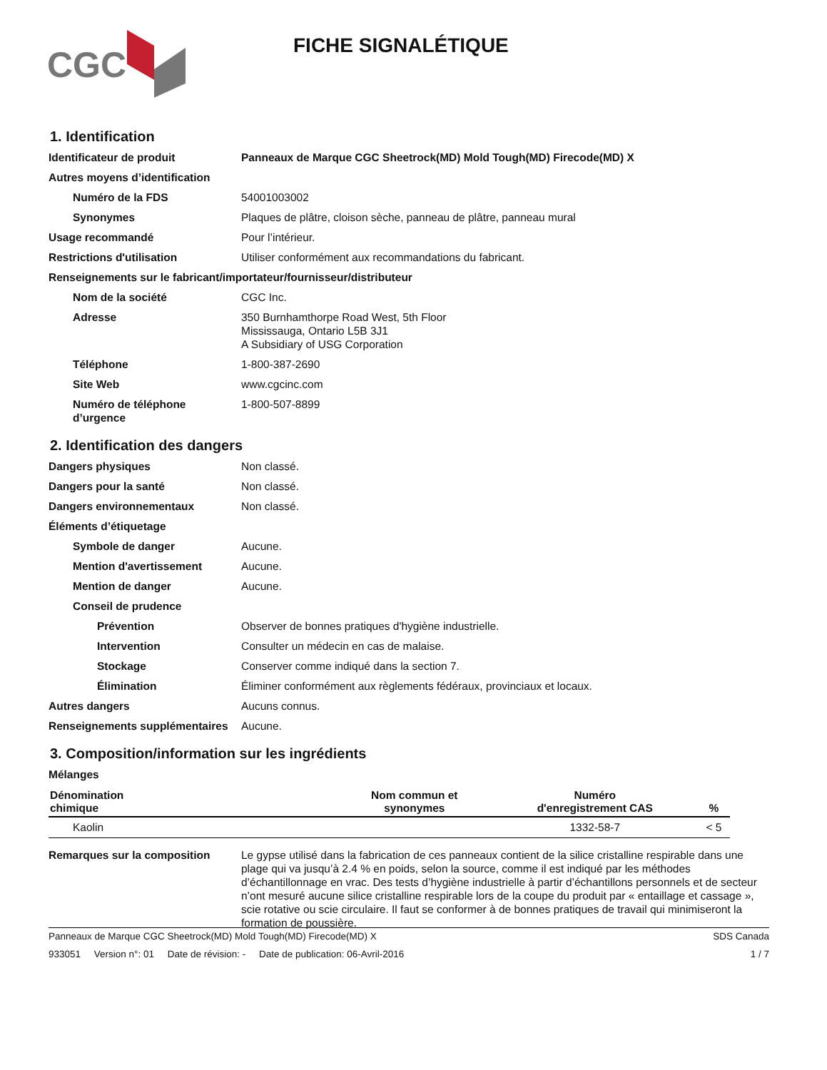CGC
FICHE SIGNALÉTIQUE
1. Identification
Identificateur de produit Panneaux de Marque CGC Sheetrock(MD) Mold Tough(MD) Firecode(MD) X
Autres moyens d’identification
Numéro de la FDS 54001003002
Synonymes Plaques de plâtre, cloison sèche, panneau de plâtre, panneau mural
Usage recommandé Pour l’intérieur.
Restrictions d'utilisation Utiliser conformément aux recommandations du fabricant.
Renseignements sur le fabricant/importateur/fournisseur/distributeur
Nom de la société CGC Inc.
Adresse 350 Burnhamthorpe Road West, 5th Floor
Mississauga, Ontario L5B 3J1
A Subsidiary of USG Corporation
Téléphone 1-800-387-2690
Site Web www.cgcinc.com
Numéro de téléphone d’urgence
1-800-507-8899
2. Identification des dangers
Dangers physiques Non classé.
Dangers pour la santé Non classé.
Dangers environnementaux Non classé.
Éléments d’étiquetage
Symbole de danger Aucune.
Mention d'avertissement Aucune.
Mention de danger Aucune.
Conseil de prudence
Prévention Observer de bonnes pratiques d'hygiène industrielle.
Intervention Consulter un médecin en cas de malaise.
Stockage Conserver comme indiqué dans la section 7.
Élimination Éliminer conformément aux règlements fédéraux, provinciaux et locaux.
Autres dangers Aucuns connus.
Renseignements supplémentaires
Aucune.
3. Composition/information sur les ingrédients
Mélanges
| Dénomination chimique | Nom commun et synonymes | Numéro d'enregistrement CAS | % |
| --- | --- | --- | --- |
| Kaolin | | 1332-58-7 | < 5 |
Remarques sur la composition Le gypse utilisé dans la fabrication de ces panneaux contient de la silice cristalline respirable dans une plage qui va jusqu’à 2.4 % en poids, selon la source, comme il est indiqué par les méthodes d’échantillonnage en vrac. Des tests d’hygiène industrielle à partir d’échantillons personnels et de secteur n’ont mesuré aucune silice cristalline respirable lors de la coupe du produit par « entaillage et cassage », scie rotative ou scie circulaire. Il faut se conformer à de bonnes pratiques de travail qui minimiseront la formation de poussière.
Panneaux de Marque CGC Sheetrock(MD) Mold Tough(MD) Firecode(MD) X SDS Canada
933051 Version n°: 01 Date de révision: - Date de publication: 06-Avril-2016 1 / 7